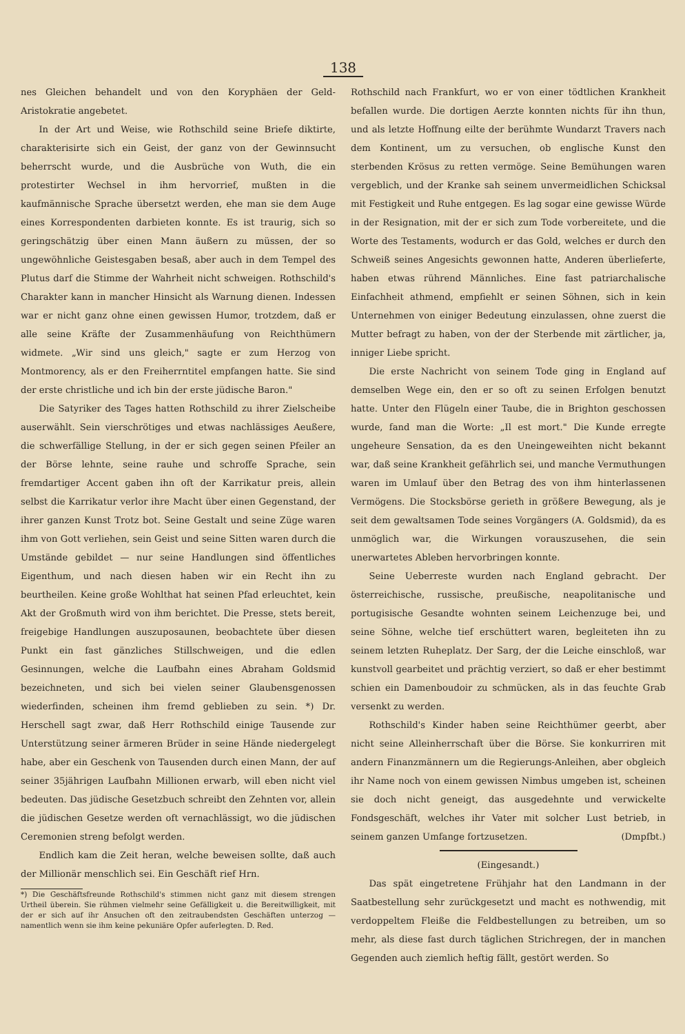138
nes Gleichen behandelt und von den Koryphäen der Geld-Aristokratie angebetet.
In der Art und Weise, wie Rothschild seine Briefe diktirte, charakterisirte sich ein Geist, der ganz von der Gewinnsucht beherrscht wurde, und die Ausbrüche von Wuth, die ein protestirter Wechsel in ihm hervorrief, mußten in die kaufmännische Sprache übersetzt werden, ehe man sie dem Auge eines Korrespondenten darbieten konnte. Es ist traurig, sich so geringschätzig über einen Mann äußern zu müssen, der so ungewöhnliche Geistesgaben besaß, aber auch in dem Tempel des Plutus darf die Stimme der Wahrheit nicht schweigen. Rothschild's Charakter kann in mancher Hinsicht als Warnung dienen. Indessen war er nicht ganz ohne einen gewissen Humor, trotzdem, daß er alle seine Kräfte der Zusammenhäufung von Reichthümern widmete. „Wir sind uns gleich," sagte er zum Herzog von Montmorency, als er den Freiherrntitel empfangen hatte. Sie sind der erste christliche und ich bin der erste jüdische Baron."
Die Satyriker des Tages hatten Rothschild zu ihrer Zielscheibe auserwählt. Sein vierschrötiges und etwas nachlässiges Aeußere, die schwerfällige Stellung, in der er sich gegen seinen Pfeiler an der Börse lehnte, seine rauhe und schroffe Sprache, sein fremdartiger Accent gaben ihn oft der Karrikatur preis, allein selbst die Karrikatur verlor ihre Macht über einen Gegenstand, der ihrer ganzen Kunst Trotz bot. Seine Gestalt und seine Züge waren ihm von Gott verliehen, sein Geist und seine Sitten waren durch die Umstände gebildet — nur seine Handlungen sind öffentliches Eigenthum, und nach diesen haben wir ein Recht ihn zu beurtheilen. Keine große Wohlthat hat seinen Pfad erleuchtet, kein Akt der Großmuth wird von ihm berichtet. Die Presse, stets bereit, freigebige Handlungen auszuposaunen, beobachtete über diesen Punkt ein fast gänzliches Stillschweigen, und die edlen Gesinnungen, welche die Laufbahn eines Abraham Goldsmid bezeichneten, und sich bei vielen seiner Glaubensgenossen wiederfinden, scheinen ihm fremd geblieben zu sein. *) Dr. Herschell sagt zwar, daß Herr Rothschild einige Tausende zur Unterstützung seiner ärmeren Brüder in seine Hände niedergelegt habe, aber ein Geschenk von Tausenden durch einen Mann, der auf seiner 35jährigen Laufbahn Millionen erwarb, will eben nicht viel bedeuten. Das jüdische Gesetzbuch schreibt den Zehnten vor, allein die jüdischen Gesetze werden oft vernachlässigt, wo die jüdischen Ceremonien streng befolgt werden.
Endlich kam die Zeit heran, welche beweisen sollte, daß auch der Millionär menschlich sei. Ein Geschäft rief Hrn.
*) Die Geschäftsfreunde Rothschild's stimmen nicht ganz mit diesem strengen Urtheil überein. Sie rühmen vielmehr seine Gefälligkeit u. die Bereitwilligkeit, mit der er sich auf ihr Ansuchen oft den zeitraubendsten Geschäften unterzog — namentlich wenn sie ihm keine pekuniäre Opfer auferlegten. D. Red.
Rothschild nach Frankfurt, wo er von einer tödtlichen Krankheit befallen wurde. Die dortigen Aerzte konnten nichts für ihn thun, und als letzte Hoffnung eilte der berühmte Wundarzt Travers nach dem Kontinent, um zu versuchen, ob englische Kunst den sterbenden Krösus zu retten vermöge. Seine Bemühungen waren vergeblich, und der Kranke sah seinem unvermeidlichen Schicksal mit Festigkeit und Ruhe entgegen. Es lag sogar eine gewisse Würde in der Resignation, mit der er sich zum Tode vorbereitete, und die Worte des Testaments, wodurch er das Gold, welches er durch den Schweiß seines Angesichts gewonnen hatte, Anderen überlieferte, haben etwas rührend Männliches. Eine fast patriarchalische Einfachheit athmend, empfiehlt er seinen Söhnen, sich in kein Unternehmen von einiger Bedeutung einzulassen, ohne zuerst die Mutter befragt zu haben, von der der Sterbende mit zärtlicher, ja, inniger Liebe spricht.
Die erste Nachricht von seinem Tode ging in England auf demselben Wege ein, den er so oft zu seinen Erfolgen benutzt hatte. Unter den Flügeln einer Taube, die in Brighton geschossen wurde, fand man die Worte: „Il est mort." Die Kunde erregte ungeheure Sensation, da es den Uneingeweihten nicht bekannt war, daß seine Krankheit gefährlich sei, und manche Vermuthungen waren im Umlauf über den Betrag des von ihm hinterlassenen Vermögens. Die Stocksbörse gerieth in größere Bewegung, als je seit dem gewaltsamen Tode seines Vorgängers (A. Goldsmid), da es unmöglich war, die Wirkungen vorauszusehen, die sein unerwartetes Ableben hervorbringen konnte.
Seine Ueberreste wurden nach England gebracht. Der österreichische, russische, preußische, neapolitanische und portugisische Gesandte wohnten seinem Leichenzuge bei, und seine Söhne, welche tief erschüttert waren, begleiteten ihn zu seinem letzten Ruheplatz. Der Sarg, der die Leiche einschloß, war kunstvoll gearbeitet und prächtig verziert, so daß er eher bestimmt schien ein Damenboudoir zu schmücken, als in das feuchte Grab versenkt zu werden.
Rothschild's Kinder haben seine Reichthümer geerbt, aber nicht seine Alleinherrschaft über die Börse. Sie konkurriren mit andern Finanzmännern um die Regierungs-Anleihen, aber obgleich ihr Name noch von einem gewissen Nimbus umgeben ist, scheinen sie doch nicht geneigt, das ausgedehnte und verwickelte Fondsgeschäft, welches ihr Vater mit solcher Lust betrieb, in seinem ganzen Umfange fortzusetzen. (Dmpfbt.)
(Eingesandt.)
Das spät eingetretene Frühjahr hat den Landmann in der Saatbestellung sehr zurückgesetzt und macht es nothwendig, mit verdoppeltem Fleiße die Feldbestellungen zu betreiben, um so mehr, als diese fast durch täglichen Strichregen, der in manchen Gegenden auch ziemlich heftig fällt, gestört werden. So